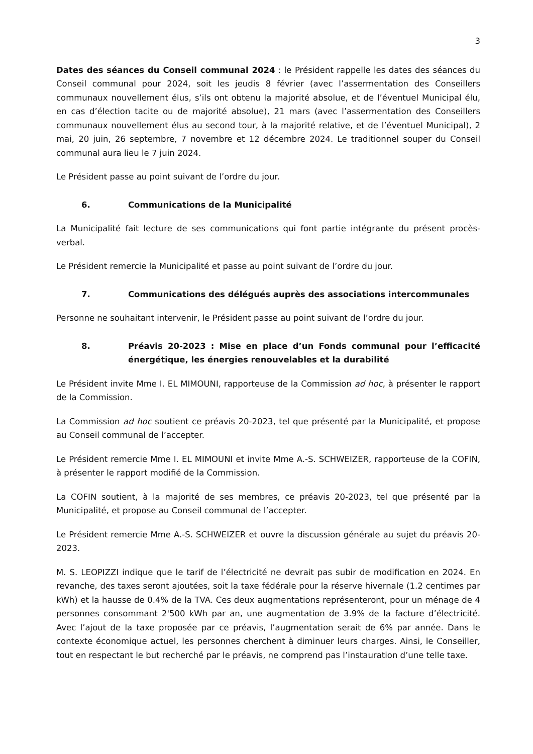3
Dates des séances du Conseil communal 2024 : le Président rappelle les dates des séances du Conseil communal pour 2024, soit les jeudis 8 février (avec l’assermentation des Conseillers communaux nouvellement élus, s’ils ont obtenu la majorité absolue, et de l’éventuel Municipal élu, en cas d’élection tacite ou de majorité absolue), 21 mars (avec l’assermentation des Conseillers communaux nouvellement élus au second tour, à la majorité relative, et de l’éventuel Municipal), 2 mai, 20 juin, 26 septembre, 7 novembre et 12 décembre 2024. Le traditionnel souper du Conseil communal aura lieu le 7 juin 2024.
Le Président passe au point suivant de l’ordre du jour.
6. Communications de la Municipalité
La Municipalité fait lecture de ses communications qui font partie intégrante du présent procès-verbal.
Le Président remercie la Municipalité et passe au point suivant de l’ordre du jour.
7. Communications des délégués auprès des associations intercommunales
Personne ne souhaitant intervenir, le Président passe au point suivant de l’ordre du jour.
8. Préavis 20-2023 : Mise en place d’un Fonds communal pour l’efficacité énergétique, les énergies renouvelables et la durabilité
Le Président invite Mme I. EL MIMOUNI, rapporteuse de la Commission ad hoc, à présenter le rapport de la Commission.
La Commission ad hoc soutient ce préavis 20-2023, tel que présenté par la Municipalité, et propose au Conseil communal de l’accepter.
Le Président remercie Mme I. EL MIMOUNI et invite Mme A.-S. SCHWEIZER, rapporteuse de la COFIN, à présenter le rapport modifié de la Commission.
La COFIN soutient, à la majorité de ses membres, ce préavis 20-2023, tel que présenté par la Municipalité, et propose au Conseil communal de l’accepter.
Le Président remercie Mme A.-S. SCHWEIZER et ouvre la discussion générale au sujet du préavis 20-2023.
M. S. LEOPIZZI indique que le tarif de l’électricité ne devrait pas subir de modification en 2024. En revanche, des taxes seront ajoutées, soit la taxe fédérale pour la réserve hivernale (1.2 centimes par kWh) et la hausse de 0.4% de la TVA. Ces deux augmentations représenteront, pour un ménage de 4 personnes consommant 2'500 kWh par an, une augmentation de 3.9% de la facture d’électricité. Avec l’ajout de la taxe proposée par ce préavis, l’augmentation serait de 6% par année. Dans le contexte économique actuel, les personnes cherchent à diminuer leurs charges. Ainsi, le Conseiller, tout en respectant le but recherché par le préavis, ne comprend pas l’instauration d’une telle taxe.